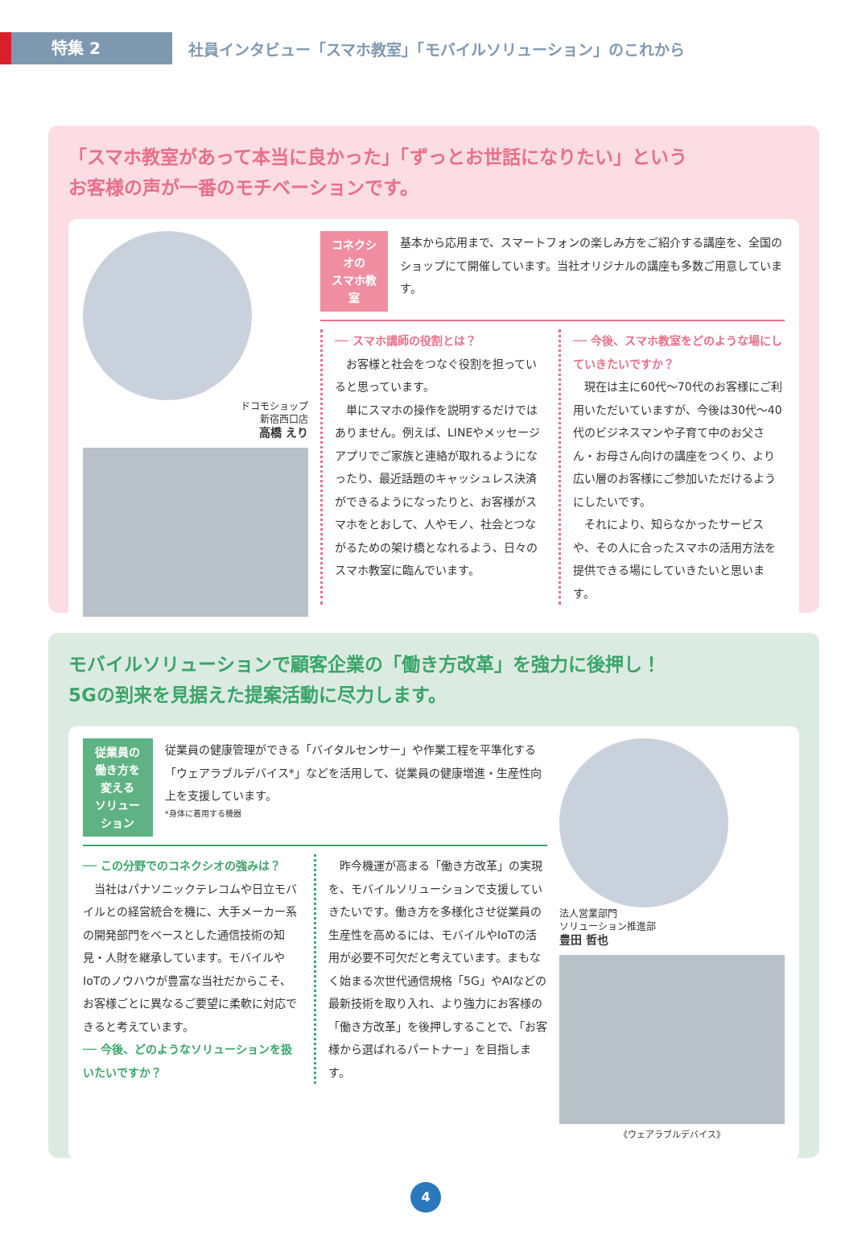特集 2
社員インタビュー「スマホ教室」「モバイルソリューション」のこれから
「スマホ教室があって本当に良かった」「ずっとお世話になりたい」という
お客様の声が一番のモチベーションです。
ドコモショップ
新宿西口店
高橋 えり
コネクシオの
スマホ教室
基本から応用まで、スマートフォンの楽しみ方をご紹介する講座を、全国のショップにて開催しています。当社オリジナルの講座も多数ご用意しています。
── スマホ講師の役割とは？
　お客様と社会をつなぐ役割を担っていると思っています。
　単にスマホの操作を説明するだけではありません。例えば、LINEやメッセージアプリでご家族と連絡が取れるようになったり、最近話題のキャッシュレス決済ができるようになったりと、お客様がスマホをとおして、人やモノ、社会とつながるための架け橋となれるよう、日々のスマホ教室に臨んでいます。
── 今後、スマホ教室をどのような場にしていきたいですか？
　現在は主に60代〜70代のお客様にご利用いただいていますが、今後は30代〜40代のビジネスマンや子育て中のお父さん・お母さん向けの講座をつくり、より広い層のお客様にご参加いただけるようにしたいです。
　それにより、知らなかったサービスや、その人に合ったスマホの活用方法を提供できる場にしていきたいと思います。
モバイルソリューションで顧客企業の「働き方改革」を強力に後押し！
5Gの到来を見据えた提案活動に尽力します。
従業員の
働き方を変える
ソリューション
従業員の健康管理ができる「バイタルセンサー」や作業工程を平準化する「ウェアラブルデバイス*」などを活用して、従業員の健康増進・生産性向上を支援しています。
*身体に着用する機器
── この分野でのコネクシオの強みは？
　当社はパナソニックテレコムや日立モバイルとの経営統合を機に、大手メーカー系の開発部門をベースとした通信技術の知見・人財を継承しています。モバイルやIoTのノウハウが豊富な当社だからこそ、お客様ごとに異なるご要望に柔軟に対応できると考えています。
── 今後、どのようなソリューションを扱いたいですか？
　昨今機運が高まる「働き方改革」の実現を、モバイルソリューションで支援していきたいです。働き方を多様化させ従業員の生産性を高めるには、モバイルやIoTの活用が必要不可欠だと考えています。まもなく始まる次世代通信規格「5G」やAIなどの最新技術を取り入れ、より強力にお客様の「働き方改革」を後押しすることで、「お客様から選ばれるパートナー」を目指します。
法人営業部門
ソリューション推進部
豊田 哲也
《ウェアラブルデバイス》
4